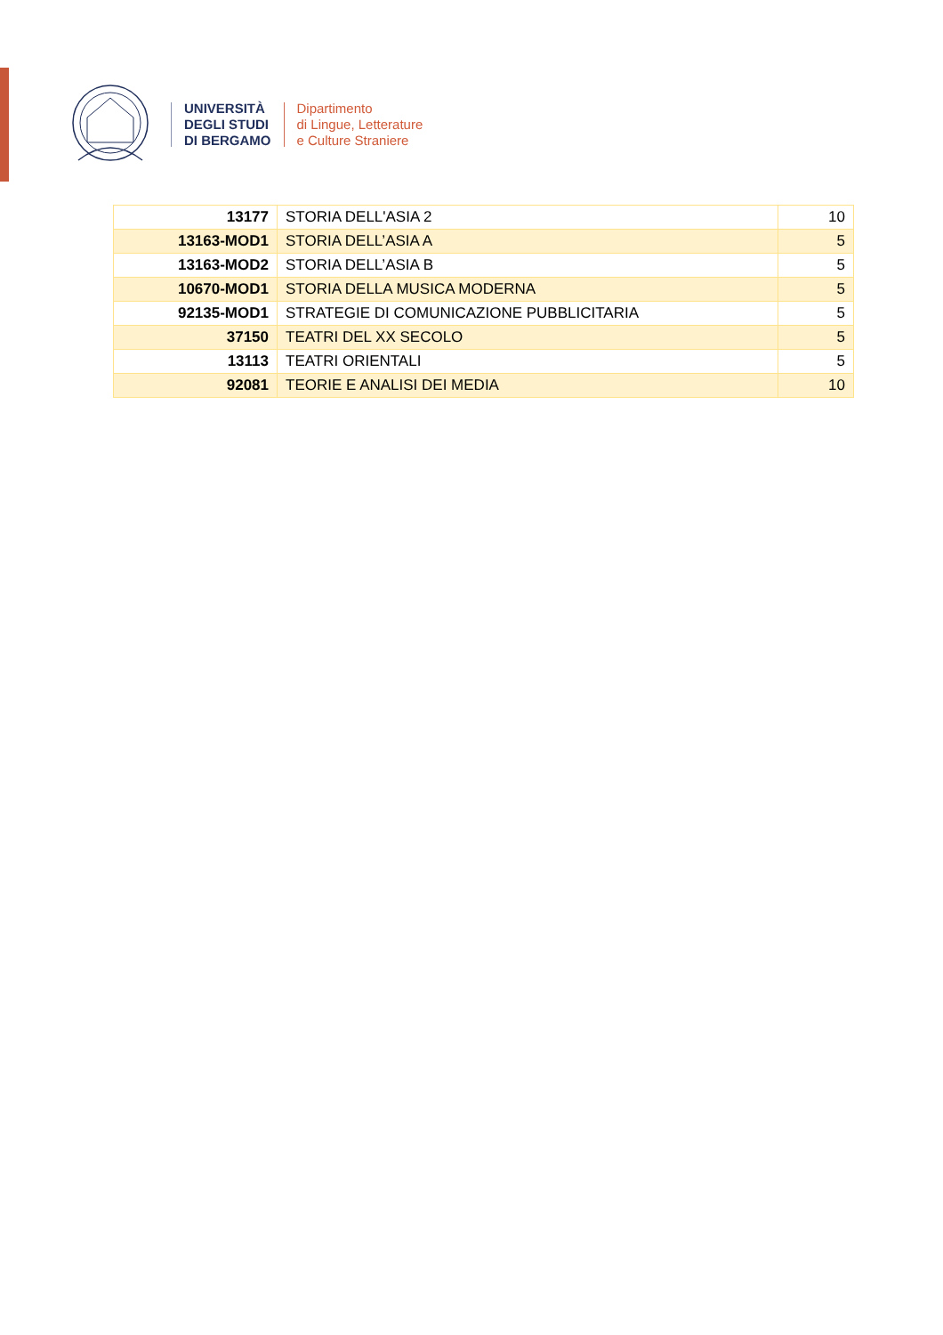UNIVERSITÀ
DEGLI STUDI
DI BERGAMO
Dipartimento
di Lingue, Letterature
e Culture Straniere
| 13177 | STORIA DELL'ASIA 2 | 10 |
| 13163-MOD1 | STORIA DELL’ASIA A | 5 |
| 13163-MOD2 | STORIA DELL’ASIA B | 5 |
| 10670-MOD1 | STORIA DELLA MUSICA MODERNA | 5 |
| 92135-MOD1 | STRATEGIE DI COMUNICAZIONE PUBBLICITARIA | 5 |
| 37150 | TEATRI DEL XX SECOLO | 5 |
| 13113 | TEATRI ORIENTALI | 5 |
| 92081 | TEORIE E ANALISI DEI MEDIA | 10 |